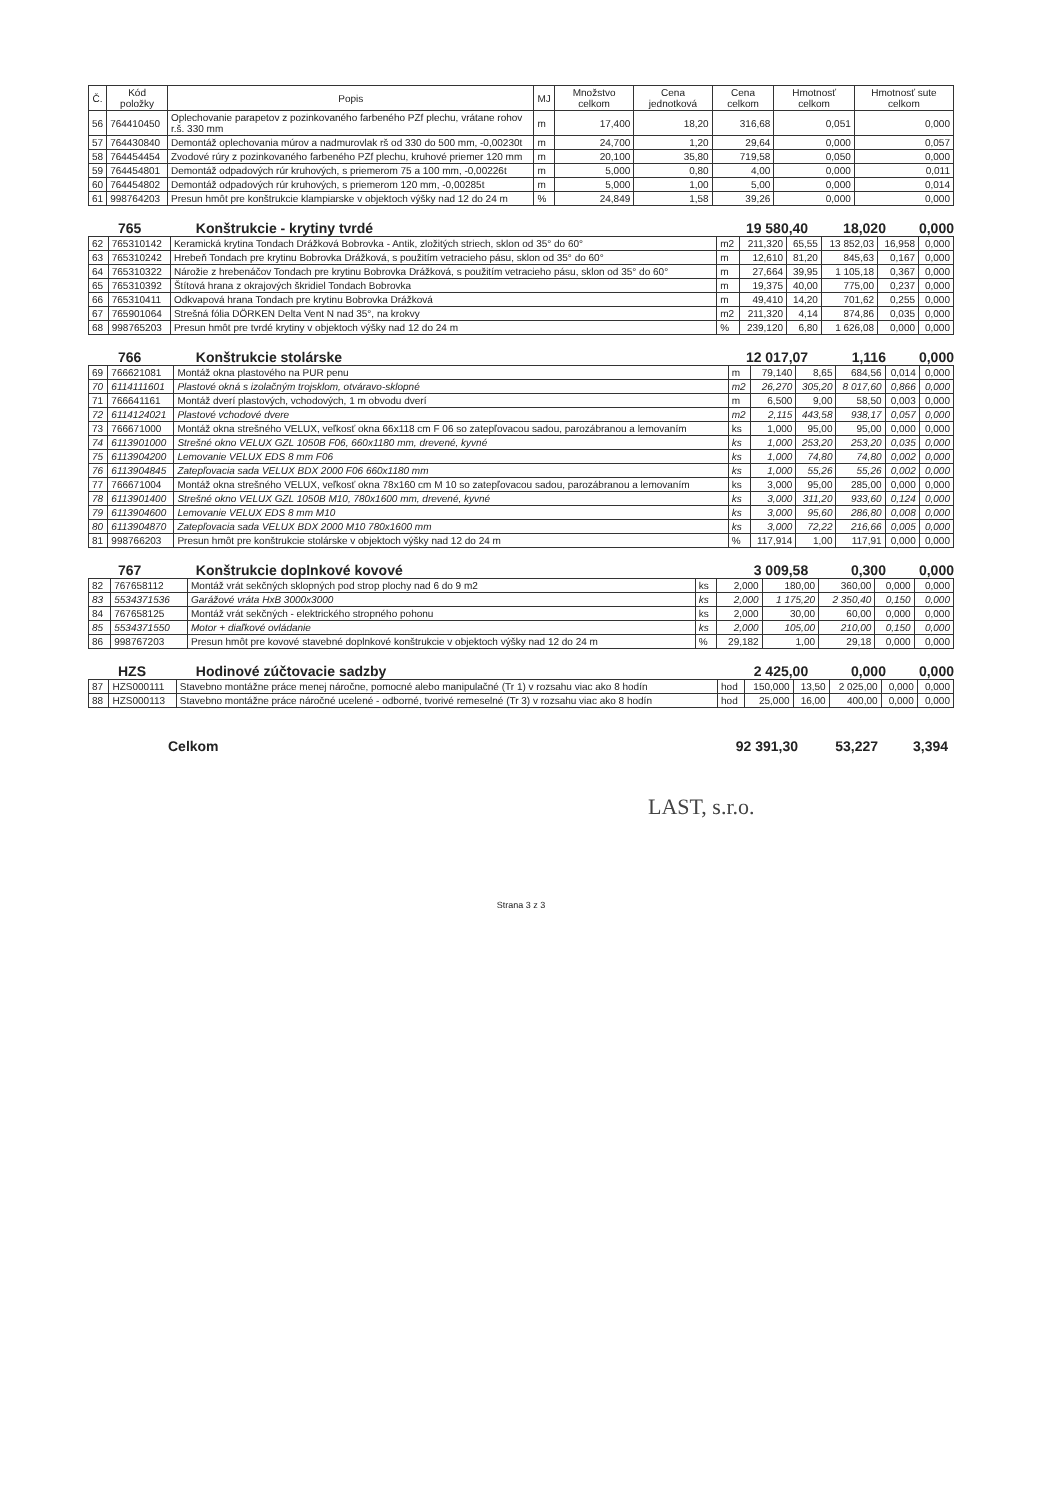| Č. | Kód položky | Popis | MJ | Množstvo celkom | Cena jednotková | Cena celkom | Hmotnosť celkom | Hmotnosť sute celkom |
| --- | --- | --- | --- | --- | --- | --- | --- | --- |
| 56 | 764410450 | Oplechovanie parapetov z pozinkovaného farbeného PZf plechu, vrátane rohov r.š. 330 mm | m | 17,400 | 18,20 | 316,68 | 0,051 | 0,000 |
| 57 | 764430840 | Demontáž oplechovania múrov a nadmurovlak rš od 330 do 500 mm, -0,00230t | m | 24,700 | 1,20 | 29,64 | 0,000 | 0,057 |
| 58 | 764454454 | Zvodové rúry z pozinkovaného farbeného PZf plechu, kruhové priemer 120 mm | m | 20,100 | 35,80 | 719,58 | 0,050 | 0,000 |
| 59 | 764454801 | Demontáž odpadových rúr kruhových, s priemerom 75 a 100 mm, -0,00226t | m | 5,000 | 0,80 | 4,00 | 0,000 | 0,011 |
| 60 | 764454802 | Demontáž odpadových rúr kruhových, s priemerom 120 mm, -0,00285t | m | 5,000 | 1,00 | 5,00 | 0,000 | 0,014 |
| 61 | 998764203 | Presun hmôt pre konštrukcie klampiarske v objektoch výšky nad 12 do 24 m | % | 24,849 | 1,58 | 39,26 | 0,000 | 0,000 |
765 Konštrukcie - krytiny tvrdé 19 580,40 18,020 0,000
| 62 | 765310142 | Keramická krytina Tondach Drážková Bobrovka - Antik, zložitých striech, sklon od 35° do 60° | m2 | 211,320 | 65,55 | 13 852,03 | 16,958 | 0,000 |
| 63 | 765310242 | Hrebeň Tondach pre krytinu Bobrovka Drážková, s použitím vetracieho pásu, sklon od 35° do 60° | m | 12,610 | 81,20 | 845,63 | 0,167 | 0,000 |
| 64 | 765310322 | Nárožie z hrebenáčov Tondach pre krytinu Bobrovka Drážková, s použitím vetracieho pásu, sklon od 35° do 60° | m | 27,664 | 39,95 | 1 105,18 | 0,367 | 0,000 |
| 65 | 765310392 | Štítová hrana z okrajových škridiel Tondach Bobrovka | m | 19,375 | 40,00 | 775,00 | 0,237 | 0,000 |
| 66 | 765310411 | Odkvapová hrana Tondach pre krytinu Bobrovka Drážková | m | 49,410 | 14,20 | 701,62 | 0,255 | 0,000 |
| 67 | 765901064 | Strešná fólia DÖRKEN Delta Vent N nad 35°, na krokvy | m2 | 211,320 | 4,14 | 874,86 | 0,035 | 0,000 |
| 68 | 998765203 | Presun hmôt pre tvrdé krytiny v objektoch výšky nad 12 do 24 m | % | 239,120 | 6,80 | 1 626,08 | 0,000 | 0,000 |
766 Konštrukcie stolárske 12 017,07 1,116 0,000
| 69 | 766621081 | Montáž okna plastového na PUR penu | m | 79,140 | 8,65 | 684,56 | 0,014 | 0,000 |
| 70 | 6114111601 | Plastové okná s izolačným trojsklom, otváravo-sklopné | m2 | 26,270 | 305,20 | 8 017,60 | 0,866 | 0,000 |
| 71 | 766641161 | Montáž dverí plastových, vchodových, 1 m obvodu dverí | m | 6,500 | 9,00 | 58,50 | 0,003 | 0,000 |
| 72 | 6114124021 | Plastové vchodové dvere | m2 | 2,115 | 443,58 | 938,17 | 0,057 | 0,000 |
| 73 | 766671000 | Montáž okna strešného VELUX, veľkosť okna 66x118 cm F 06 so zatepľovacou sadou, parozábranou a lemovaním | ks | 1,000 | 95,00 | 95,00 | 0,000 | 0,000 |
| 74 | 6113901000 | Strešné okno VELUX GZL 1050B F06, 660x1180 mm, drevené, kyvné | ks | 1,000 | 253,20 | 253,20 | 0,035 | 0,000 |
| 75 | 6113904200 | Lemovanie VELUX EDS 8 mm F06 | ks | 1,000 | 74,80 | 74,80 | 0,002 | 0,000 |
| 76 | 6113904845 | Zatepľovacia sada VELUX BDX 2000 F06 660x1180 mm | ks | 1,000 | 55,26 | 55,26 | 0,002 | 0,000 |
| 77 | 766671004 | Montáž okna strešného VELUX, veľkosť okna 78x160 cm M 10 so zatepľovacou sadou, parozábranou a lemovaním | ks | 3,000 | 95,00 | 285,00 | 0,000 | 0,000 |
| 78 | 6113901400 | Strešné okno VELUX GZL 1050B M10, 780x1600 mm, drevené, kyvné | ks | 3,000 | 311,20 | 933,60 | 0,124 | 0,000 |
| 79 | 6113904600 | Lemovanie VELUX EDS 8 mm M10 | ks | 3,000 | 95,60 | 286,80 | 0,008 | 0,000 |
| 80 | 6113904870 | Zatepľovacia sada VELUX BDX 2000 M10 780x1600 mm | ks | 3,000 | 72,22 | 216,66 | 0,005 | 0,000 |
| 81 | 998766203 | Presun hmôt pre konštrukcie stolárske v objektoch výšky nad 12 do 24 m | % | 117,914 | 1,00 | 117,91 | 0,000 | 0,000 |
767 Konštrukcie doplnkové kovové 3 009,58 0,300 0,000
| 82 | 767658112 | Montáž vrát sekčných sklopných pod strop plochy nad 6 do 9 m2 | ks | 2,000 | 180,00 | 360,00 | 0,000 | 0,000 |
| 83 | 5534371536 | Garážové vráta HxB 3000x3000 | ks | 2,000 | 1 175,20 | 2 350,40 | 0,150 | 0,000 |
| 84 | 767658125 | Montáž vrát sekčných - elektrického stropného pohonu | ks | 2,000 | 30,00 | 60,00 | 0,000 | 0,000 |
| 85 | 5534371550 | Motor + diaľkové ovládanie | ks | 2,000 | 105,00 | 210,00 | 0,150 | 0,000 |
| 86 | 998767203 | Presun hmôt pre kovové stavebné doplnkové konštrukcie v objektoch výšky nad 12 do 24 m | % | 29,182 | 1,00 | 29,18 | 0,000 | 0,000 |
HZS Hodinové zúčtovacie sadzby 2 425,00 0,000 0,000
| 87 | HZS000111 | Stavebno montážne práce menej náročne, pomocné alebo manipulačné (Tr 1) v rozsahu viac ako 8 hodín | hod | 150,000 | 13,50 | 2 025,00 | 0,000 | 0,000 |
| 88 | HZS000113 | Stavebno montážne práce náročné ucelené - odborné, tvorivé remeselné (Tr 3) v rozsahu viac ako 8 hodín | hod | 25,000 | 16,00 | 400,00 | 0,000 | 0,000 |
Celkom 92 391,30 53,227 3,394
LAST, s.r.o.
Strana 3 z 3